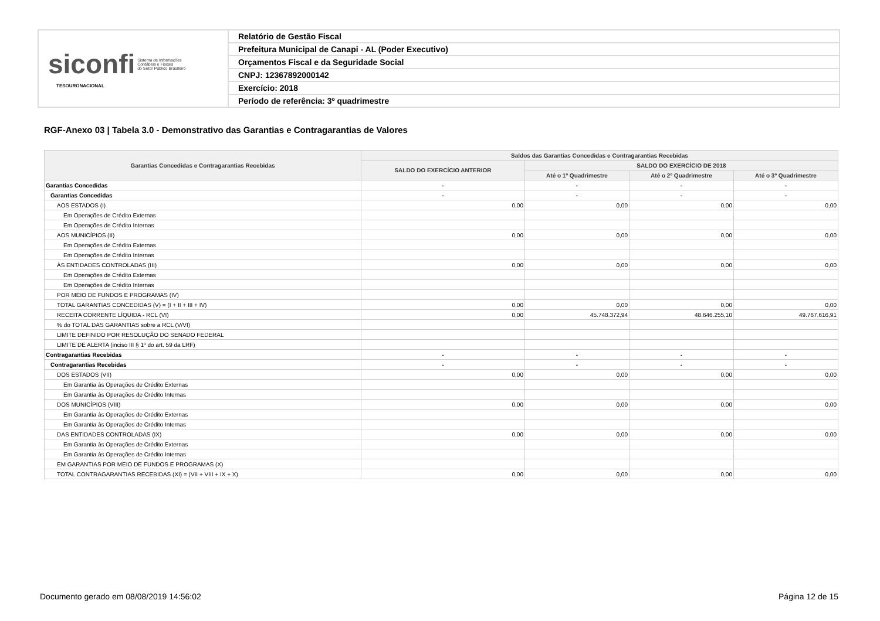| siconfi Sistema de Informações Contábeis e Fiscais do Setor Público Brasileiro TESOURONACIONAL | Relatório de Gestão Fiscal |
| | Prefeitura Municipal de Canapi - AL (Poder Executivo) |
| | Orçamentos Fiscal e da Seguridade Social |
| | CNPJ: 12367892000142 |
| | Exercício: 2018 |
| | Período de referência: 3º quadrimestre |
RGF-Anexo 03 | Tabela 3.0 - Demonstrativo das Garantias e Contragarantias de Valores
| Garantias Concedidas e Contragarantias Recebidas | Saldos das Garantias Concedidas e Contragarantias Recebidas | | | |
| --- | --- | --- | --- | --- |
| | SALDO DO EXERCÍCIO ANTERIOR | SALDO DO EXERCÍCIO DE 2018 | | |
| | | Até o 1º Quadrimestre | Até o 2º Quadrimestre | Até o 3º Quadrimestre |
| Garantias Concedidas | - | - | - | - |
| Garantias Concedidas | - | - | - | - |
| AOS ESTADOS (I) | 0,00 | 0,00 | 0,00 | 0,00 |
| Em Operações de Crédito Externas | | | | |
| Em Operações de Crédito Internas | | | | |
| AOS MUNICÍPIOS (II) | 0,00 | 0,00 | 0,00 | 0,00 |
| Em Operações de Crédito Externas | | | | |
| Em Operações de Crédito Internas | | | | |
| ÀS ENTIDADES CONTROLADAS (III) | 0,00 | 0,00 | 0,00 | 0,00 |
| Em Operações de Crédito Externas | | | | |
| Em Operações de Crédito Internas | | | | |
| POR MEIO DE FUNDOS E PROGRAMAS (IV) | | | | |
| TOTAL GARANTIAS CONCEDIDAS (V) = (I + II + III + IV) | 0,00 | 0,00 | 0,00 | 0,00 |
| RECEITA CORRENTE LÍQUIDA - RCL (VI) | 0,00 | 45.748.372,94 | 48.646.255,10 | 49.767.616,91 |
| % do TOTAL DAS GARANTIAS sobre a RCL (V/VI) | | | | |
| LIMITE DEFINIDO POR RESOLUÇÃO DO SENADO FEDERAL | | | | |
| LIMITE DE ALERTA (inciso III § 1º do art. 59 da LRF) | | | | |
| Contragarantias Recebidas | - | - | - | - |
| Contragarantias Recebidas | - | - | - | - |
| DOS ESTADOS (VII) | 0,00 | 0,00 | 0,00 | 0,00 |
| Em Garantia às Operações de Crédito Externas | | | | |
| Em Garantia às Operações de Crédito Internas | | | | |
| DOS MUNICÍPIOS (VIII) | 0,00 | 0,00 | 0,00 | 0,00 |
| Em Garantia às Operações de Crédito Externas | | | | |
| Em Garantia às Operações de Crédito Internas | | | | |
| DAS ENTIDADES CONTROLADAS (IX) | 0,00 | 0,00 | 0,00 | 0,00 |
| Em Garantia às Operações de Crédito Externas | | | | |
| Em Garantia às Operações de Crédito Internas | | | | |
| EM GARANTIAS POR MEIO DE FUNDOS E PROGRAMAS (X) | | | | |
| TOTAL CONTRAGARANTIAS RECEBIDAS (XI) = (VII + VIII + IX + X) | 0,00 | 0,00 | 0,00 | 0,00 |
Documento gerado em 08/08/2019 14:56:02
Página 12 de 15